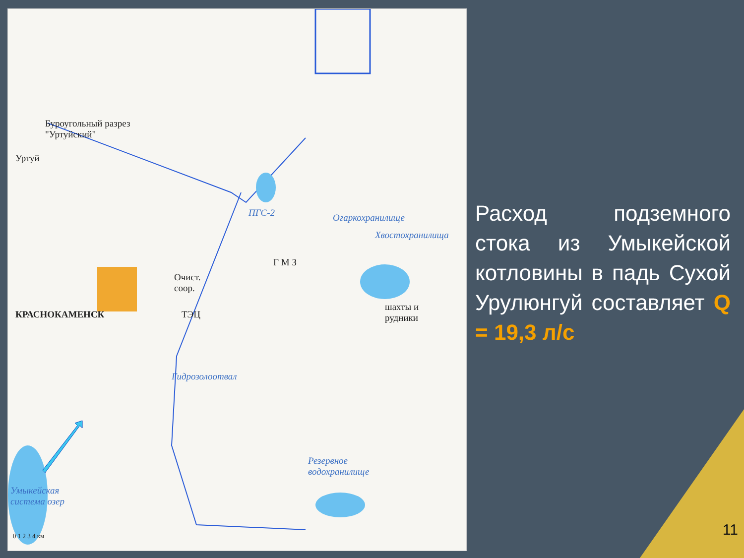Буроугольный разрез
"Уртуйский"
Уртуй
ПГС-2 Огаркохранилище
Хвостохранилища
Г М З
Очист.
соор.
КРАСНОКАМЕНСК ТЭЦ
шахты и
рудники
Гидрозолоотвал
Резервное
водохранилище
Умыкейская
система озер
0 1 2 3 4 км
Расход подземного стока из Умыкейской котловины в падь Сухой Урулюнгуй составляет Q = 19,3 л/с
11